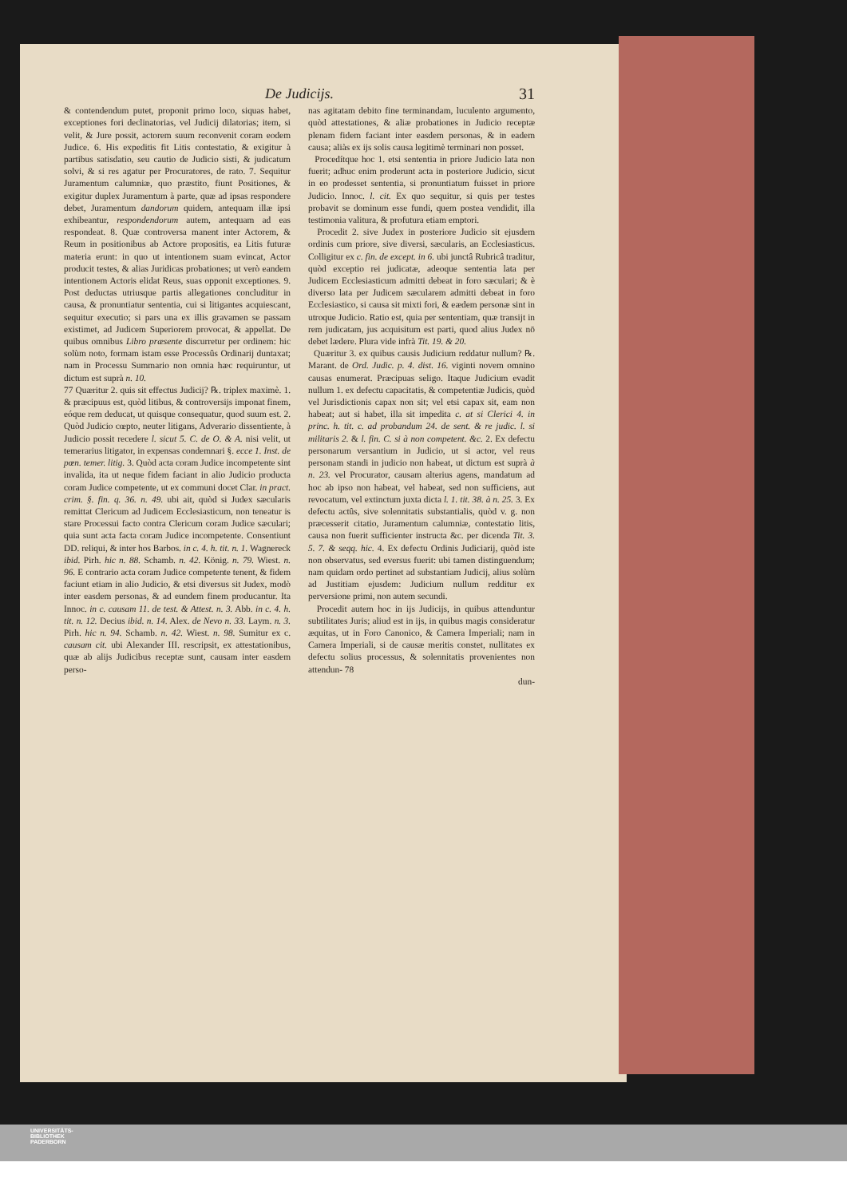De Judicijs. 31
& contendendum putet, proponit primo loco, siquas habet, exceptiones fori declinatorias, vel Judicij dilatorias; item, si velit, & Jure possit, actorem suum reconvenit coram eodem Judice. 6. His expeditis fit Litis contestatio, & exigitur à partibus satisdatio, seu cautio de Judicio sisti, & judicatum solvi, & si res agatur per Procuratores, de rato. 7. Sequitur Juramentum calumniæ, quo præstito, fiunt Positiones, & exigitur duplex Juramentum à parte, quæ ad ipsas respondere debet, Juramentum dandorum quidem, antequam illæ ipsi exhibeantur, respondendorum autem, antequam ad eas respondeat. 8. Quæ controversa manent inter Actorem, & Reum in positionibus ab Actore propositis, ea Litis futuræ materia erunt: in quo ut intentionem suam evincat, Actor producit testes, & alias Juridicas probationes; ut verò eandem intentionem Actoris elidat Reus, suas opponit exceptiones. 9. Post deductas utriusque partis allegationes concluditur in causa, & pronuntiatur sententia, cui si litigantes acquiescant, sequitur executio; si pars una ex illis gravamen se passam existimet, ad Judicem Superiorem provocat, & appellat. De quibus omnibus Libro præsente discurretur per ordinem: hic solùm noto, formam istam esse Processûs Ordinarij duntaxat; nam in Processu Summario non omnia hæc requiruntur, ut dictum est suprà n. 10.
77 Quæritur 2. quis sit effectus Judicij? ℞. triplex maximè. 1. & præcipuus est, quòd litibus, & controversijs imponat finem, eóque rem deducat, ut quisque consequatur, quod suum est. 2. Quòd Judicio cœpto, neuter litigans, Adverario dissentiente, à Judicio possit recedere l. sicut 5. C. de O. & A. nisi velit, ut temerarius litigator, in expensas condemnari §. ecce 1. Inst. de pœn. temer. litig. 3. Quòd acta coram Judice incompetente sint invalida, ita ut neque fidem faciant in alio Judicio producta coram Judice competente, ut ex communi docet Clar. in pract. crim. §. fin. q. 36. n. 49. ubi ait, quòd si Judex sæcularis remittat Clericum ad Judicem Ecclesiasticum, non teneatur is stare Processui facto contra Clericum coram Judice sæculari; quia sunt acta facta coram Judice incompetente. Consentiunt DD. reliqui, & inter hos Barbos. in c. 4. h. tit. n. 1. Wagnereck ibid. Pirh. hic n. 88. Schamb. n. 42. König. n. 79. Wiest. n. 96. E contrario acta coram Judice competente tenent, & fidem faciunt etiam in alio Judicio, & etsi diversus sit Judex, modò inter easdem personas, & ad eundem finem producantur. Ita Innoc. in c. causam 11. de test. & Attest. n. 3. Abb. in c. 4. h. tit. n. 12. Decius ibid. n. 14. Alex. de Nevo n. 33. Laym. n. 3. Pirh. hic n. 94. Schamb. n. 42. Wiest. n. 98. Sumitur ex c. causam cit. ubi Alexander III. rescripsit, ex attestationibus, quæ ab alijs Judicibus receptæ sunt, causam inter easdem perso-
nas agitatam debito fine terminandam, luculento argumento, quòd attestationes, & aliæ probationes in Judicio receptæ plenam fidem faciant inter easdem personas, & in eadem causa; aliàs ex ijs solis causa legitimè terminari non posset.
Procedítque hoc 1. etsi sententia in priore Judicio lata non fuerit; adhuc enim proderunt acta in posteriore Judicio, sicut in eo prodesset sententia, si pronuntiatum fuisset in priore Judicio. Innoc. l. cit. Ex quo sequitur, si quis per testes probavit se dominum esse fundi, quem postea vendidit, illa testimonia valitura, & profutura etiam emptori.
Procedit 2. sive Judex in posteriore Judicio sit ejusdem ordinis cum priore, sive diversi, sæcularis, an Ecclesiasticus. Colligitur ex c. fin. de except. in 6. ubi junctâ Rubricâ traditur, quòd exceptio rei judicatæ, adeoque sententia lata per Judicem Ecclesiasticum admitti debeat in foro sæculari; & è diverso lata per Judicem sæcularem admitti debeat in foro Ecclesiastico, si causa sit mixti fori, & eædem personæ sint in utroque Judicio. Ratio est, quia per sententiam, quæ transijt in rem judicatam, jus acquisitum est parti, quod alius Judex nō debet lædere. Plura vide infrà Tit. 19. & 20.
Quæritur 3. ex quibus causis Judicium reddatur nullum? ℞. Marant. de Ord. Judic. p. 4. dist. 16. viginti novem omnino causas enumerat. Præcipuas seligo. Itaque Judicium evadit nullum 1. ex defectu capacitatis, & competentiæ Judicis, quòd vel Jurisdictionis capax non sit; vel etsi capax sit, eam non habeat; aut si habet, illa sit impedita c. at si Clerici 4. in princ. h. tit. c. ad probandum 24. de sent. & re judic. l. si militaris 2. & l. fin. C. si à non competent. &c. 2. Ex defectu personarum versantium in Judicio, ut si actor, vel reus personam standi in judicio non habeat, ut dictum est suprà à n. 23. vel Procurator, causam alterius agens, mandatum ad hoc ab ipso non habeat, vel habeat, sed non sufficiens, aut revocatum, vel extinctum juxta dicta l. 1. tit. 38. à n. 25. 3. Ex defectu actûs, sive solennitatis substantialis, quòd v. g. non præcesserit citatio, Juramentum calumniæ, contestatio litis, causa non fuerit sufficienter instructa &c. per dicenda Tit. 3. 5. 7. & seqq. hic. 4. Ex defectu Ordinis Judiciarij, quòd iste non observatus, sed eversus fuerit: ubi tamen distinguendum; nam quidam ordo pertinet ad substantiam Judicij, alius solùm ad Justitiam ejusdem: Judicium nullum redditur ex perversione primi, non autem secundi.
Procedit autem hoc in ijs Judicijs, in quibus attenduntur subtilitates Juris; aliud est in ijs, in quibus magis consideratur æquitas, ut in Foro Canonico, & Camera Imperiali; nam in Camera Imperiali, si de causæ meritis constet, nullitates ex defectu solius processus, & solennitatis provenientes non attendun- 78
dun-
UNIVERSITÄTS-
BIBLIOTHEK
PADERBORN